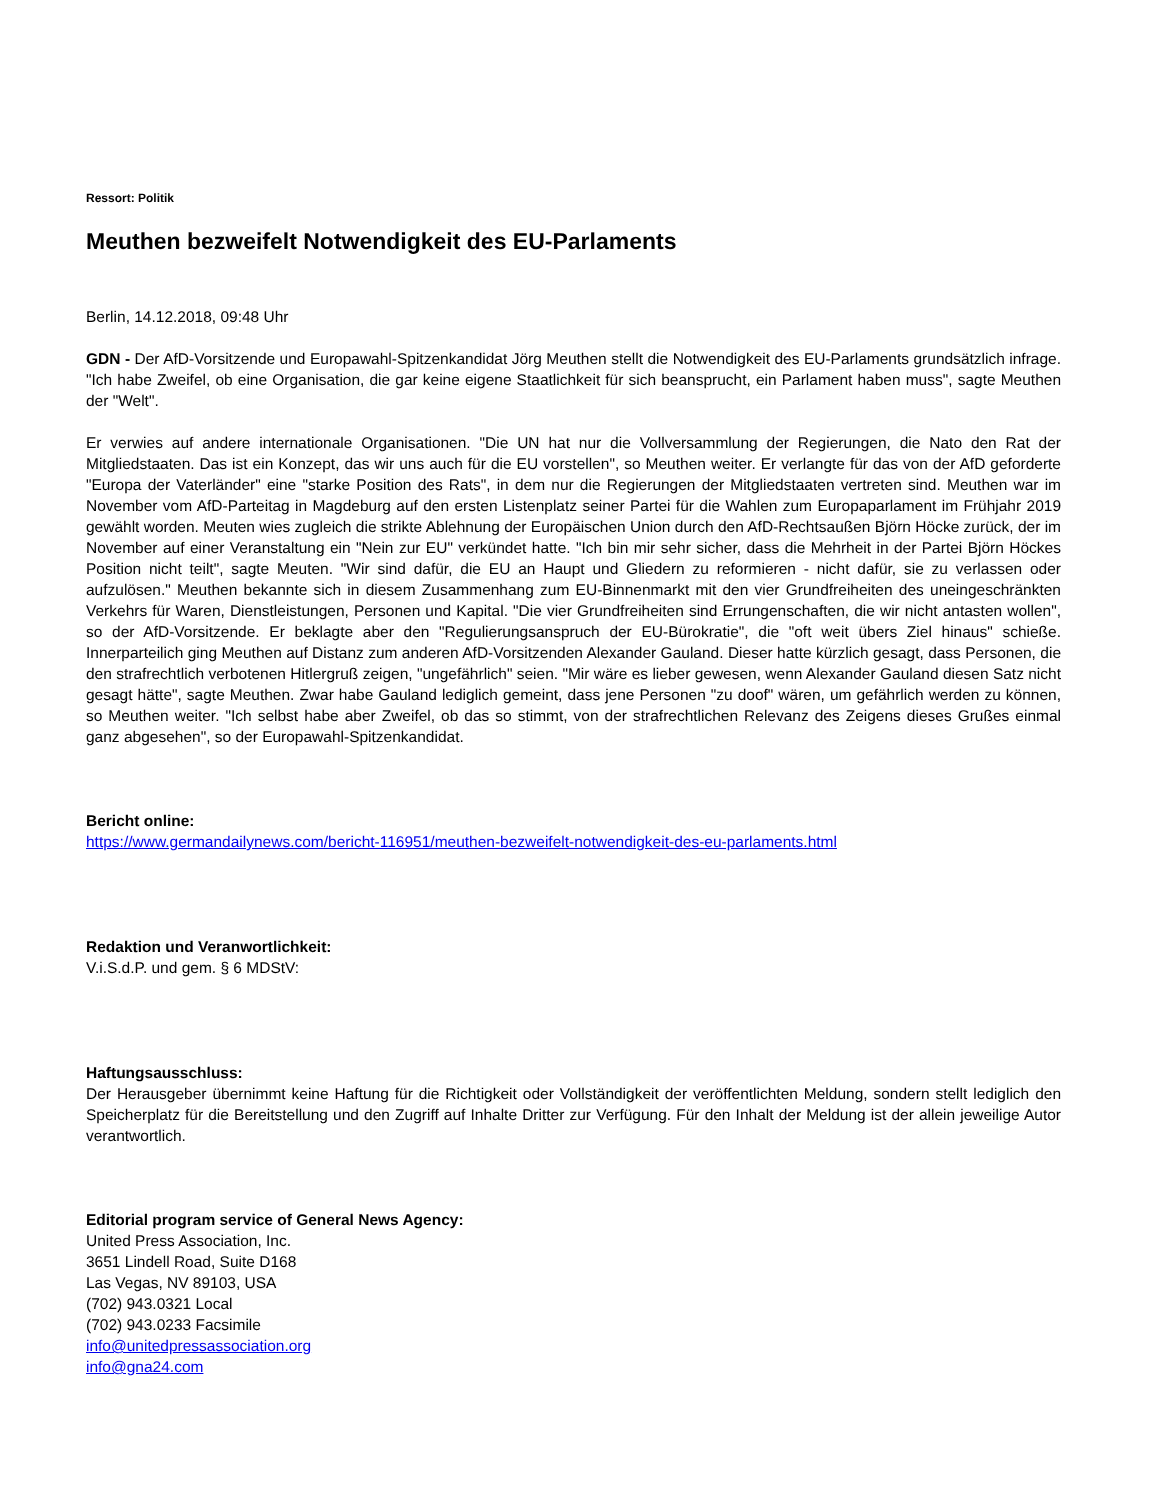Ressort: Politik
Meuthen bezweifelt Notwendigkeit des EU-Parlaments
Berlin, 14.12.2018, 09:48 Uhr
GDN - Der AfD-Vorsitzende und Europawahl-Spitzenkandidat Jörg Meuthen stellt die Notwendigkeit des EU-Parlaments grundsätzlich infrage. "Ich habe Zweifel, ob eine Organisation, die gar keine eigene Staatlichkeit für sich beansprucht, ein Parlament haben muss", sagte Meuthen der "Welt".
Er verwies auf andere internationale Organisationen. "Die UN hat nur die Vollversammlung der Regierungen, die Nato den Rat der Mitgliedstaaten. Das ist ein Konzept, das wir uns auch für die EU vorstellen", so Meuthen weiter. Er verlangte für das von der AfD geforderte "Europa der Vaterländer" eine "starke Position des Rats", in dem nur die Regierungen der Mitgliedstaaten vertreten sind. Meuthen war im November vom AfD-Parteitag in Magdeburg auf den ersten Listenplatz seiner Partei für die Wahlen zum Europaparlament im Frühjahr 2019 gewählt worden. Meuten wies zugleich die strikte Ablehnung der Europäischen Union durch den AfD-Rechtsaußen Björn Höcke zurück, der im November auf einer Veranstaltung ein "Nein zur EU" verkündet hatte. "Ich bin mir sehr sicher, dass die Mehrheit in der Partei Björn Höckes Position nicht teilt", sagte Meuten. "Wir sind dafür, die EU an Haupt und Gliedern zu reformieren - nicht dafür, sie zu verlassen oder aufzulösen." Meuthen bekannte sich in diesem Zusammenhang zum EU-Binnenmarkt mit den vier Grundfreiheiten des uneingeschränkten Verkehrs für Waren, Dienstleistungen, Personen und Kapital. "Die vier Grundfreiheiten sind Errungenschaften, die wir nicht antasten wollen", so der AfD-Vorsitzende. Er beklagte aber den "Regulierungsanspruch der EU-Bürokratie", die "oft weit übers Ziel hinaus" schieße. Innerparteilich ging Meuthen auf Distanz zum anderen AfD-Vorsitzenden Alexander Gauland. Dieser hatte kürzlich gesagt, dass Personen, die den strafrechtlich verbotenen Hitlergruß zeigen, "ungefährlich" seien. "Mir wäre es lieber gewesen, wenn Alexander Gauland diesen Satz nicht gesagt hätte", sagte Meuthen. Zwar habe Gauland lediglich gemeint, dass jene Personen "zu doof" wären, um gefährlich werden zu können, so Meuthen weiter. "Ich selbst habe aber Zweifel, ob das so stimmt, von der strafrechtlichen Relevanz des Zeigens dieses Grußes einmal ganz abgesehen", so der Europawahl-Spitzenkandidat.
Bericht online:
https://www.germandailynews.com/bericht-116951/meuthen-bezweifelt-notwendigkeit-des-eu-parlaments.html
Redaktion und Veranwortlichkeit:
V.i.S.d.P. und gem. § 6 MDStV:
Haftungsausschluss:
Der Herausgeber übernimmt keine Haftung für die Richtigkeit oder Vollständigkeit der veröffentlichten Meldung, sondern stellt lediglich den Speicherplatz für die Bereitstellung und den Zugriff auf Inhalte Dritter zur Verfügung. Für den Inhalt der Meldung ist der allein jeweilige Autor verantwortlich.
Editorial program service of General News Agency:
United Press Association, Inc.
3651 Lindell Road, Suite D168
Las Vegas, NV 89103, USA
(702) 943.0321 Local
(702) 943.0233 Facsimile
info@unitedpressassociation.org
info@gna24.com